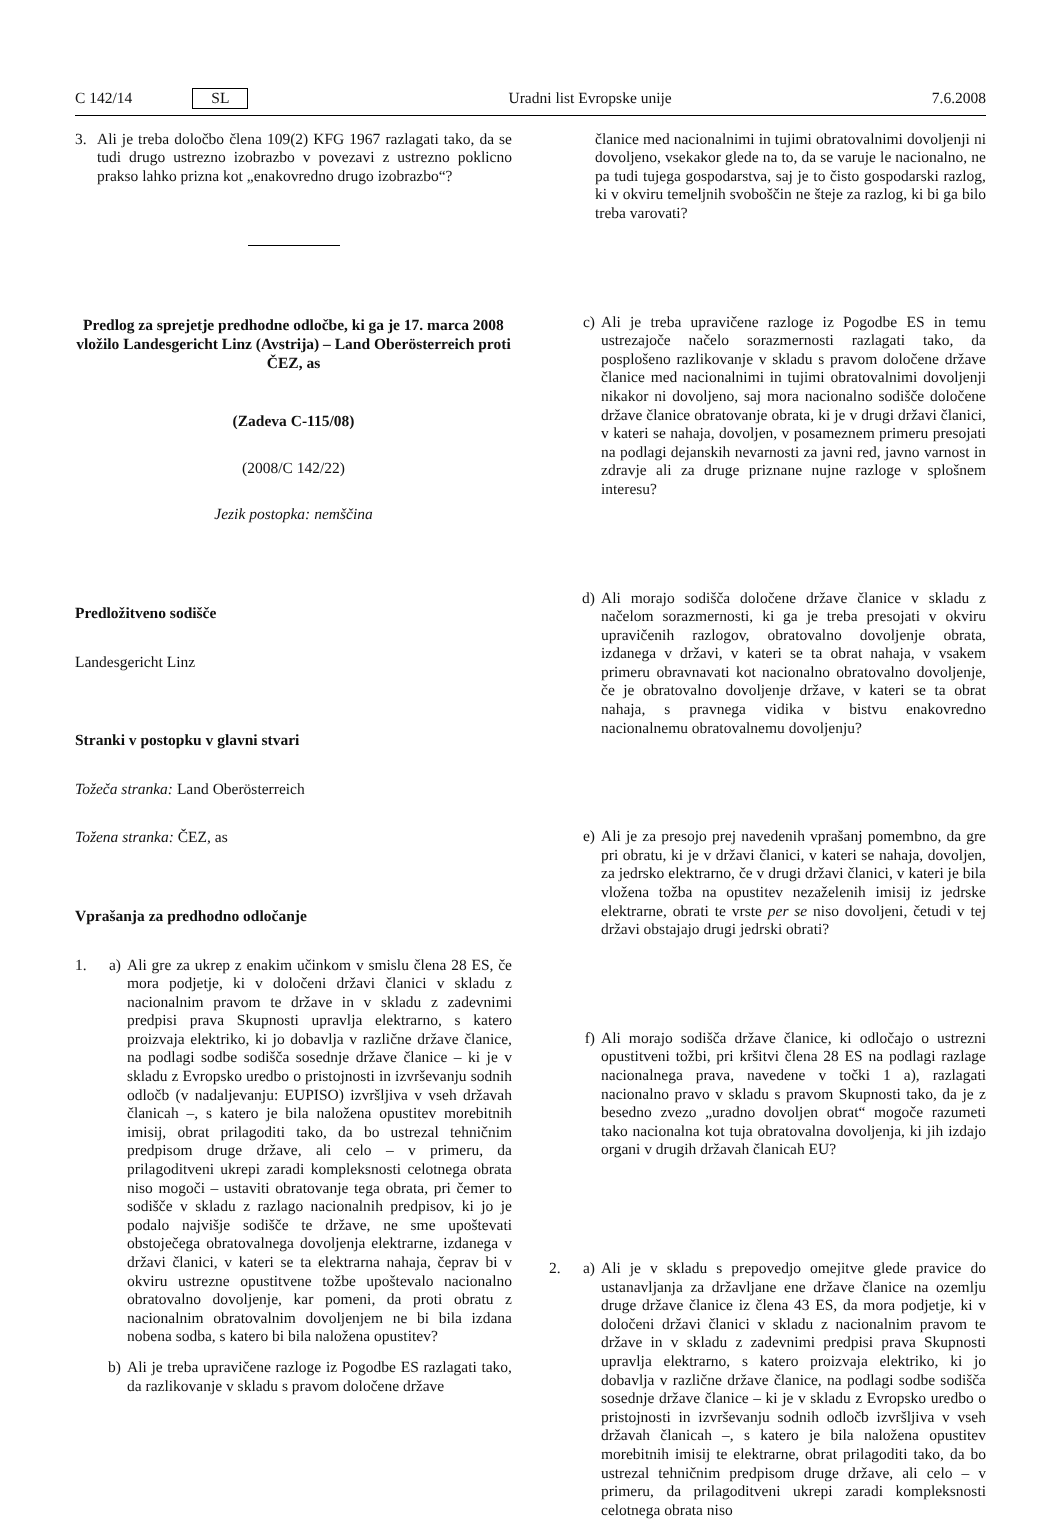C 142/14 SL Uradni list Evropske unije 7.6.2008
3. Ali je treba določbo člena 109(2) KFG 1967 razlagati tako, da se tudi drugo ustrezno izobrazbo v povezavi z ustrezno poklicno prakso lahko prizna kot „enakovredno drugo izobrazbo“?
Predlog za sprejetje predhodne odločbe, ki ga je 17. marca 2008 vložilo Landesgericht Linz (Avstrija) – Land Oberösterreich proti ČEZ, as
(Zadeva C-115/08)
(2008/C 142/22)
Jezik postopka: nemščina
Predložitveno sodišče
Landesgericht Linz
Stranki v postopku v glavni stvari
Tožeča stranka: Land Oberösterreich
Tožena stranka: ČEZ, as
Vprašanja za predhodno odločanje
1. a) Ali gre za ukrep z enakim učinkom v smislu člena 28 ES, če mora podjetje, ki v določeni državi članici v skladu z nacionalnim pravom te države in v skladu z zadevnimi predpisi prava Skupnosti upravlja elektrarno, s katero proizvaja elektriko, ki jo dobavlja v različne države članice, na podlagi sodbe sodišča sosednje države članice – ki je v skladu z Evropsko uredbo o pristojnosti in izvrševanju sodnih odločb (v nadaljevanju: EUPISO) izvršljiva v vseh državah članicah –, s katero je bila naložena opustitev morebitnih imisij, obrat prilagoditi tako, da bo ustrezal tehničnim predpisom druge države, ali celo – v primeru, da prilagoditveni ukrepi zaradi kompleksnosti celotnega obrata niso mogoči – ustaviti obratovanje tega obrata, pri čemer to sodišče v skladu z razlago nacionalnih predpisov, ki jo je podalo najvišje sodišče te države, ne sme upoštevati obstoječega obratovalnega dovoljenja elektrarne, izdanega v državi članici, v kateri se ta elektrarna nahaja, čeprav bi v okviru ustrezne opustitvene tožbe upoštevalo nacionalno obratovalno dovoljenje, kar pomeni, da proti obratu z nacionalnim obratovalnim dovoljenjem ne bi bila izdana nobena sodba, s katero bi bila naložena opustitev?
b) Ali je treba upravičene razloge iz Pogodbe ES razlagati tako, da razlikovanje v skladu s pravom določene države
članice med nacionalnimi in tujimi obratovalnimi dovoljenji ni dovoljeno, vsekakor glede na to, da se varuje le nacionalno, ne pa tudi tujega gospodarstva, saj je to čisto gospodarski razlog, ki v okviru temeljnih svoboščin ne šteje za razlog, ki bi ga bilo treba varovati?
c) Ali je treba upravičene razloge iz Pogodbe ES in temu ustrezajoče načelo sorazmernosti razlagati tako, da posplošeno razlikovanje v skladu s pravom določene države članice med nacionalnimi in tujimi obratovalnimi dovoljenji nikakor ni dovoljeno, saj mora nacionalno sodišče določene države članice obratovanje obrata, ki je v drugi državi članici, v kateri se nahaja, dovoljen, v posameznem primeru presojati na podlagi dejanskih nevarnosti za javni red, javno varnost in zdravje ali za druge priznane nujne razloge v splošnem interesu?
d) Ali morajo sodišča določene države članice v skladu z načelom sorazmernosti, ki ga je treba presojati v okviru upravičenih razlogov, obratovalno dovoljenje obrata, izdanega v državi, v kateri se ta obrat nahaja, v vsakem primeru obravnavati kot nacionalno obratovalno dovoljenje, če je obratovalno dovoljenje države, v kateri se ta obrat nahaja, s pravnega vidika v bistvu enakovredno nacionalnemu obratovalnemu dovoljenju?
e) Ali je za presojo prej navedenih vprašanj pomembno, da gre pri obratu, ki je v državi članici, v kateri se nahaja, dovoljen, za jedrsko elektrarno, če v drugi državi članici, v kateri je bila vložena tožba na opustitev nezaželenih imisij iz jedrske elektrarne, obrati te vrste per se niso dovoljeni, četudi v tej državi obstajajo drugi jedrski obrati?
f) Ali morajo sodišča države članice, ki odločajo o ustrezni opustitveni tožbi, pri kršitvi člena 28 ES na podlagi razlage nacionalnega prava, navedene v točki 1 a), razlagati nacionalno pravo v skladu s pravom Skupnosti tako, da je z besedno zvezo „uradno dovoljen obrat“ mogoče razumeti tako nacionalna kot tuja obratovalna dovoljenja, ki jih izdajo organi v drugih državah članicah EU?
2. a) Ali je v skladu s prepovedjo omejitve glede pravice do ustanavljanja za državljane ene države članice na ozemlju druge države članice iz člena 43 ES, da mora podjetje, ki v določeni državi članici v skladu z nacionalnim pravom te države in v skladu z zadevnimi predpisi prava Skupnosti upravlja elektrarno, s katero proizvaja elektriko, ki jo dobavlja v različne države članice, na podlagi sodbe sodišča sosednje države članice – ki je v skladu z Evropsko uredbo o pristojnosti in izvrševanju sodnih odločb izvršljiva v vseh državah članicah –, s katero je bila naložena opustitev morebitnih imisij te elektrarne, obrat prilagoditi tako, da bo ustrezal tehničnim predpisom druge države, ali celo – v primeru, da prilagoditveni ukrepi zaradi kompleksnosti celotnega obrata niso